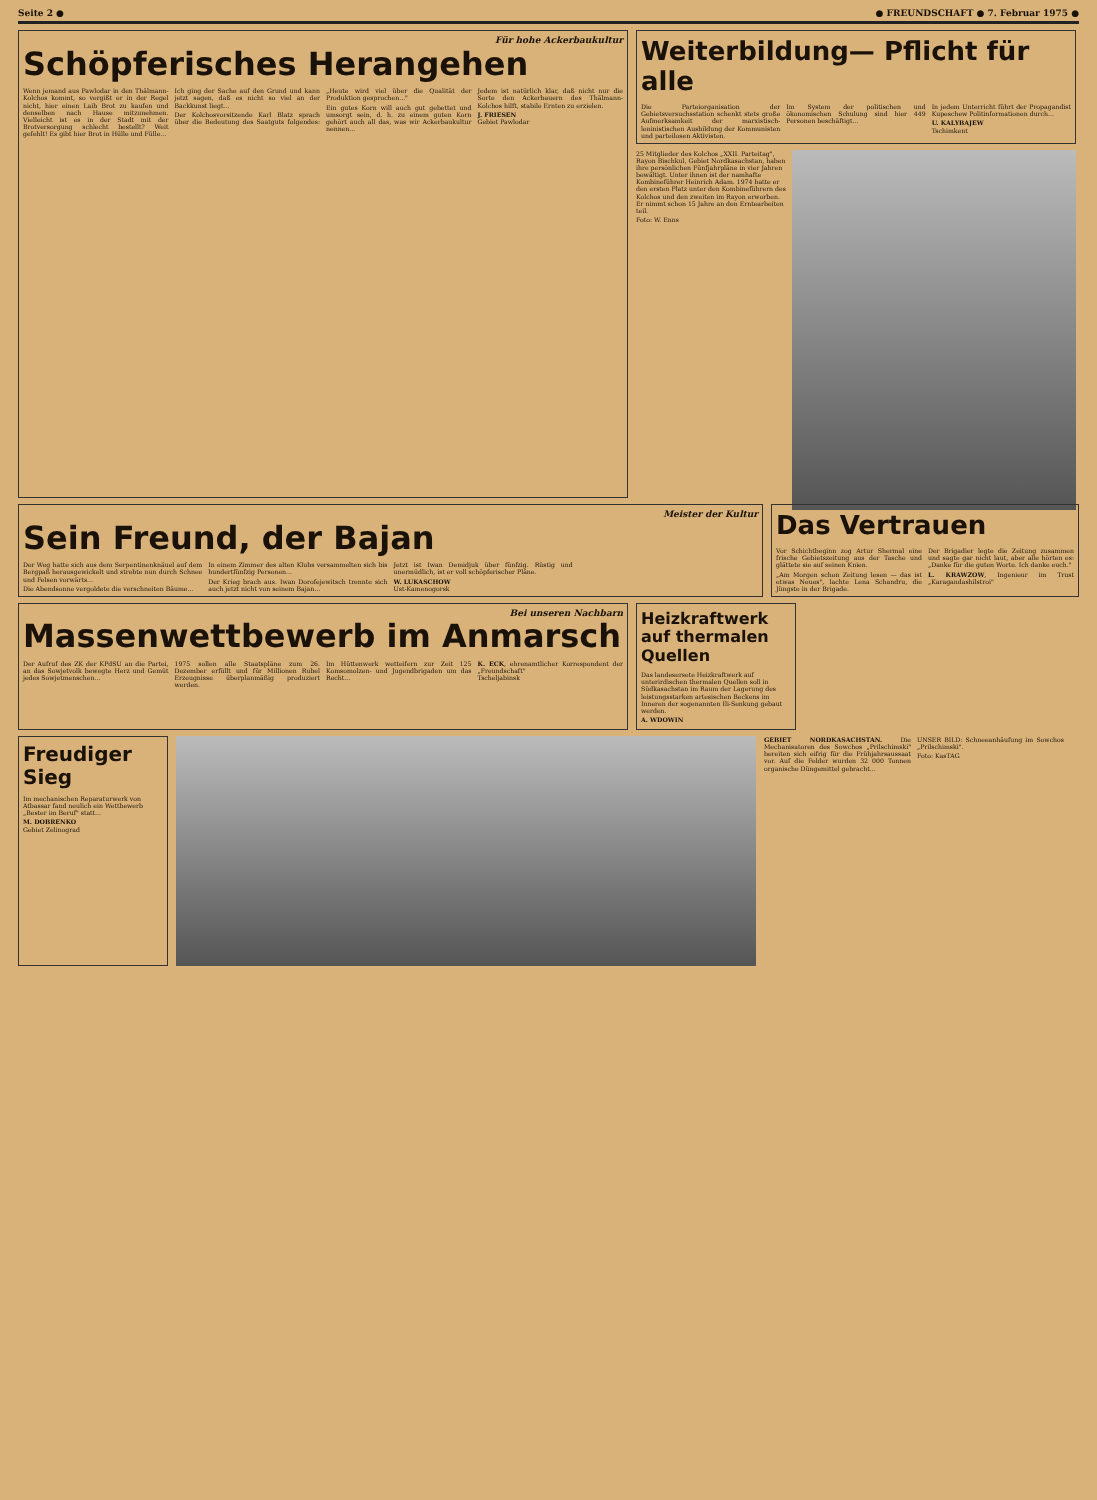Seite 2 ● ● FREUNDSCHAFT ● 7. Februar 1975 ●
Für hohe Ackerbaukultur
Schöpferisches Herangehen
Wenn jemand aus Pawlodar in den Thälmann-Kolchos kommt, so vergißt er in der Regel nicht, hier einen Laib Brot zu kaufen und denselben nach Hause mitzunehmen. Vielleicht ist es in der Stadt mit der Brotversorgung schlecht bestellt? Weit gefehlt! Es gibt hier Brot in Hülle und Fülle...
Ich ging der Sache auf den Grund und kann jetzt sagen, daß es nicht so viel an der Backkunst liegt...
Der Kolchosvorsitzende Karl Blatz sprach über die Bedeutung des Saatguts folgendes: „Heute wird viel über die Qualität der Produktion gesprochen..."
Ein gutes Korn will auch gut gebettet und umsorgt sein, d. h. zu einem guten Korn gehört auch all das, was wir Ackerbaukultur nennen...
Jedem ist natürlich klar, daß nicht nur die Sorte den Ackerbauern des Thälmann-Kolchos hilft, stabile Ernten zu erzielen.
J. FRIESEN
Gebiet Pawlodar
Weiterbildung— Pflicht für alle
Die Parteiorganisation der Gebietsversuchsstation schenkt stets große Aufmerksamkeit der marxistisch-leninistischen Ausbildung der Kommunisten und parteilosen Aktivisten.
Im System der politischen und ökonomischen Schulung sind hier 449 Personen beschäftigt...
In jedem Unterricht führt der Propagandist Kupeschew Politinformationen durch...
U. KALYBAJEW
Tschimkent
25 Mitglieder des Kolchos „XXII. Parteitag", Rayon Bischkul, Gebiet Nordkasachstan, haben ihre persönlichen Fünfjahrpläne in vier Jahren bewältigt. Unter ihnen ist der namhafte Kombineführer Heinrich Adam. 1974 hatte er den ersten Platz unter den Kombineführern des Kolchos und den zweiten im Rayon erworben. Er nimmt schon 15 Jahre an den Erntearbeiten teil.
Foto: W. Enns
Meister der Kultur
Sein Freund, der Bajan
Der Weg hatte sich aus dem Serpentinenknäuel auf dem Bergpaß herausgewickelt und strebte nun durch Schnee und Felsen vorwärts...
Die Abendsonne vergoldete die verschneiten Bäume...
In einem Zimmer des alten Klubs versammelten sich bis hundertfünfzig Personen...
Der Krieg brach aus. Iwan Dorofejewitsch trennte sich auch jetzt nicht von seinem Bajan...
Jetzt ist Iwan Demidjuk über fünfzig. Rüstig und unermüdlich, ist er voll schöpferischer Pläne.
W. LUKASCHOW
Ust-Kamenogorsk
Das Vertrauen
Vor Schichtbeginn zog Artur Shermal eine frische Gebietszeitung aus der Tasche und glättete sie auf seinen Knien.
„Am Morgen schon Zeitung lesen — das ist etwas Neues", lachte Lena Schandru, die Jüngste in der Brigade.
Der Brigadier legte die Zeitung zusammen und sagte gar nicht laut, aber alle hörten es: „Danke für die guten Worte. Ich danke euch."
L. KRAWZOW, Ingenieur im Trust „Karagandashilstroi"
Bei unseren Nachbarn
Massenwettbewerb im Anmarsch
Der Aufruf des ZK der KPdSU an die Partei, an das Sowjetvolk bewegte Herz und Gemüt jedes Sowjetmenschen...
1975 sollen alle Staatspläne zum 26. Dezember erfüllt und für Millionen Rubel Erzeugnisse überplanmäßig produziert werden.
Im Hüttenwerk wetteifern zur Zeit 125 Komsomolzen- und Jugendbrigaden um das Recht...
K. ECK, ehrenamtlicher Korrespondent der „Freundschaft"
Tscheljabinsk
Heizkraftwerk auf thermalen Quellen
Das landesersete Heizkraftwerk auf unterirdischen thermalen Quellen soll in Südkasachstan im Raum der Lagerung des leistungsstarken artesischen Beckens im Inneren der sogenannten Ili-Senkung gebaut werden.
A. WDOWIN
Freudiger Sieg
Im mechanischen Reparaturwerk von Atbassar fand neulich ein Wettbewerb „Bester im Beruf" statt...
M. DOBRENKO
Gebiet Zelinograd
GEBIET NORDKASACHSTAN. Die Mechanisatoren des Sowchos „Prilschimski" bereiten sich eifrig für die Frühjahrsaussaat vor. Auf die Felder wurden 32 000 Tonnen organische Düngemittel gebracht...
UNSER BILD: Schneeanhäufung im Sowchos „Prilschimski".
Foto: KasTAG